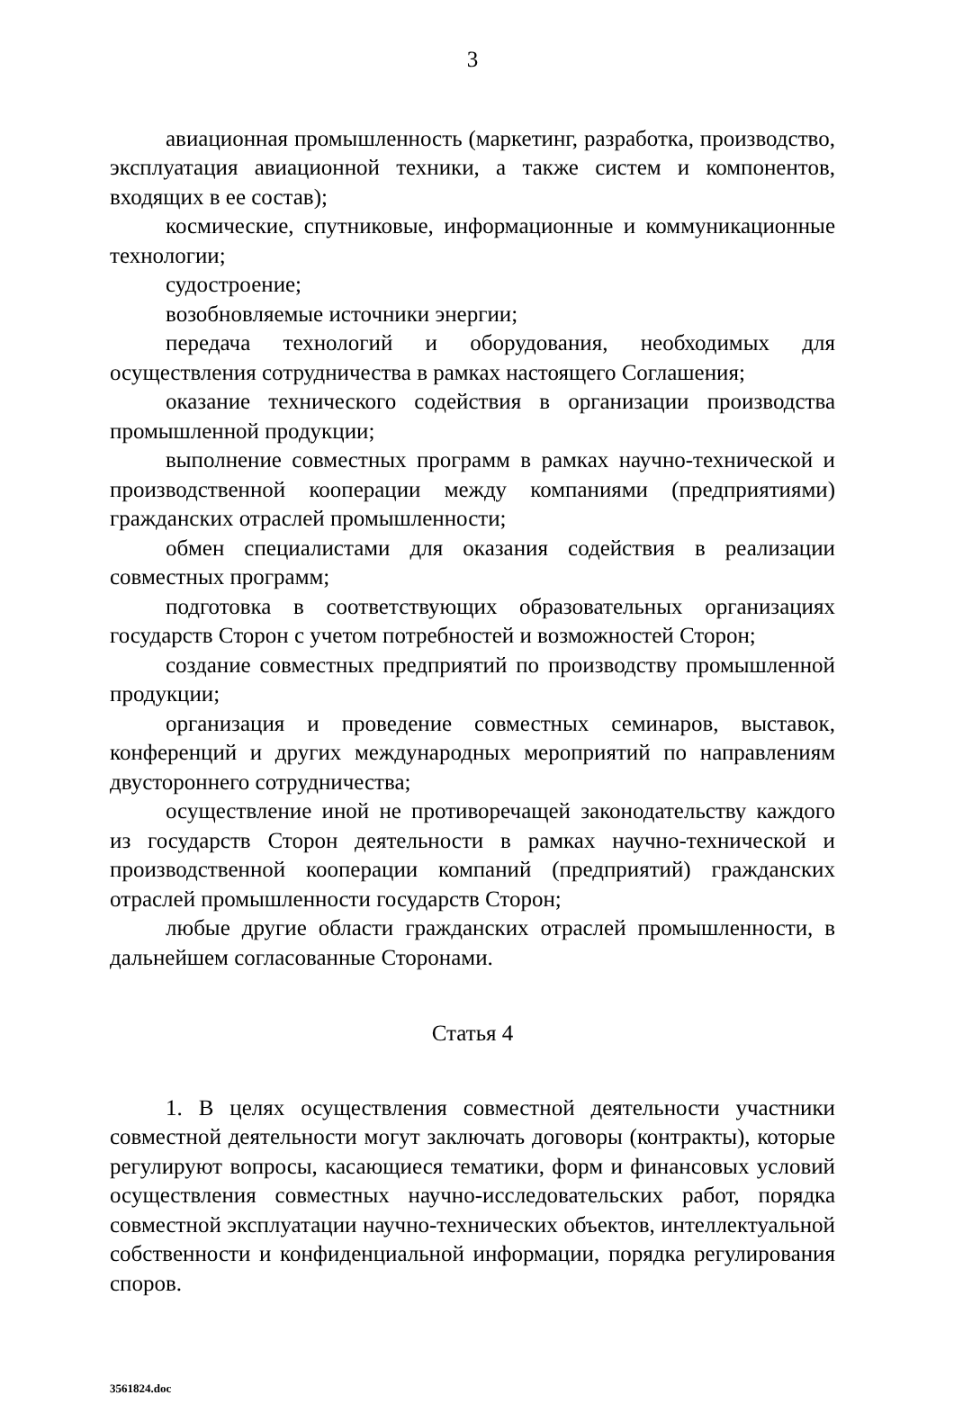3
авиационная промышленность (маркетинг, разработка, производство, эксплуатация авиационной техники, а также систем и компонентов, входящих в ее состав);
космические, спутниковые, информационные и коммуникационные технологии;
судостроение;
возобновляемые источники энергии;
передача технологий и оборудования, необходимых для осуществления сотрудничества в рамках настоящего Соглашения;
оказание технического содействия в организации производства промышленной продукции;
выполнение совместных программ в рамках научно-технической и производственной кооперации между компаниями (предприятиями) гражданских отраслей промышленности;
обмен специалистами для оказания содействия в реализации совместных программ;
подготовка в соответствующих образовательных организациях государств Сторон с учетом потребностей и возможностей Сторон;
создание совместных предприятий по производству промышленной продукции;
организация и проведение совместных семинаров, выставок, конференций и других международных мероприятий по направлениям двустороннего сотрудничества;
осуществление иной не противоречащей законодательству каждого из государств Сторон деятельности в рамках научно-технической и производственной кооперации компаний (предприятий) гражданских отраслей промышленности государств Сторон;
любые другие области гражданских отраслей промышленности, в дальнейшем согласованные Сторонами.
Статья 4
1. В целях осуществления совместной деятельности участники совместной деятельности могут заключать договоры (контракты), которые регулируют вопросы, касающиеся тематики, форм и финансовых условий осуществления совместных научно-исследовательских работ, порядка совместной эксплуатации научно-технических объектов, интеллектуальной собственности и конфиденциальной информации, порядка регулирования споров.
3561824.doc